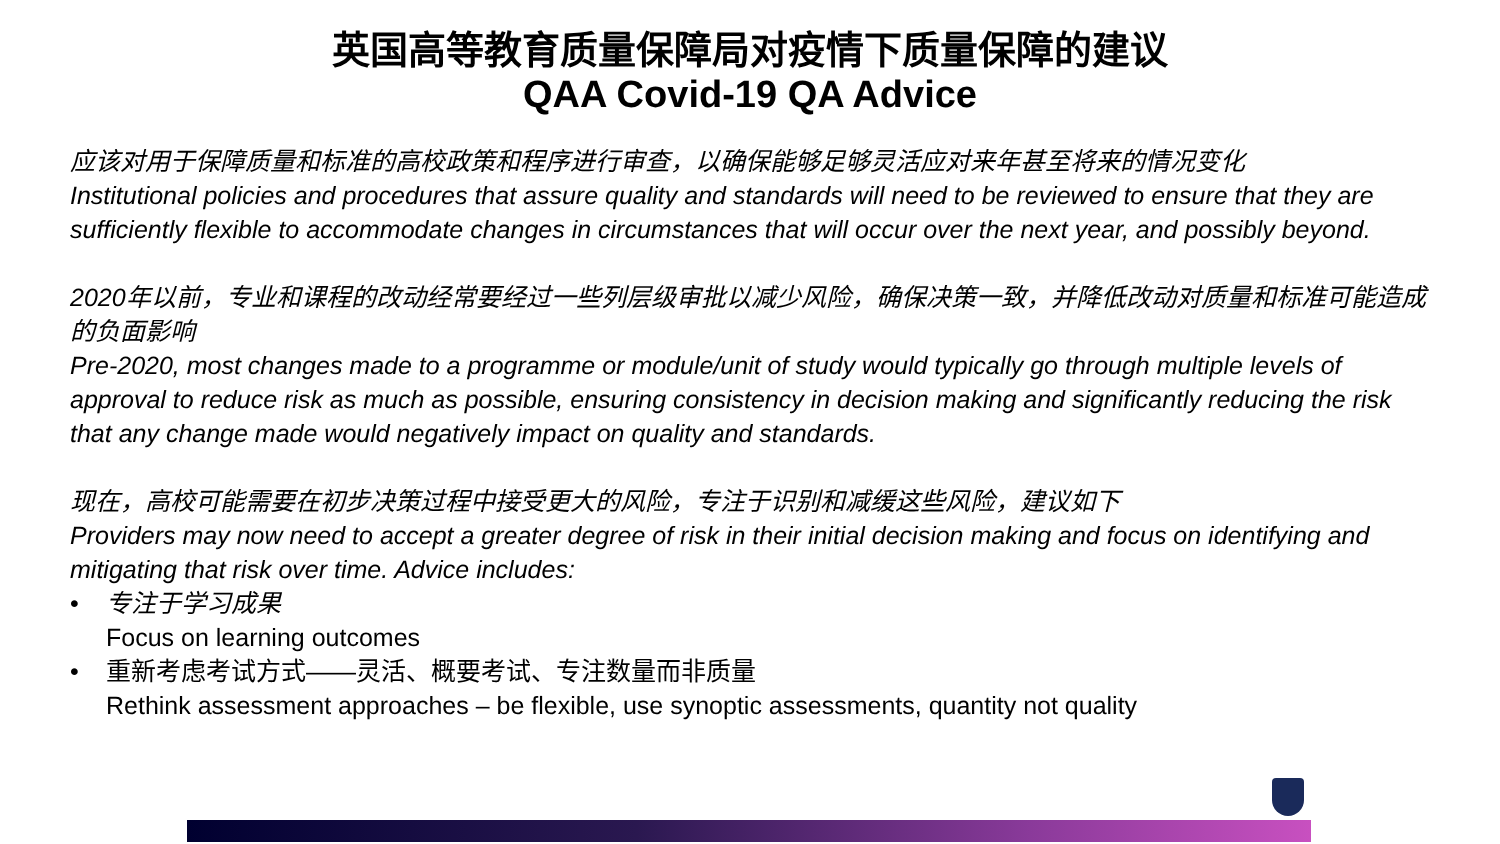英国高等教育质量保障局对疫情下质量保障的建议
QAA Covid-19 QA Advice
应该对用于保障质量和标准的高校政策和程序进行审查，以确保能够足够灵活应对来年甚至将来的情况变化
Institutional policies and procedures that assure quality and standards will need to be reviewed to ensure that they are sufficiently flexible to accommodate changes in circumstances that will occur over the next year, and possibly beyond.
2020年以前，专业和课程的改动经常要经过一些列层级审批以减少风险，确保决策一致，并降低改动对质量和标准可能造成的负面影响
Pre-2020, most changes made to a programme or module/unit of study would typically go through multiple levels of approval to reduce risk as much as possible, ensuring consistency in decision making and significantly reducing the risk that any change made would negatively impact on quality and standards.
现在，高校可能需要在初步决策过程中接受更大的风险，专注于识别和减缓这些风险，建议如下
Providers may now need to accept a greater degree of risk in their initial decision making and focus on identifying and mitigating that risk over time. Advice includes:
• 专注于学习成果
Focus on learning outcomes
• 重新考虑考试方式——灵活、概要考试、专注数量而非质量
Rethink assessment approaches – be flexible, use synoptic assessments, quantity not quality